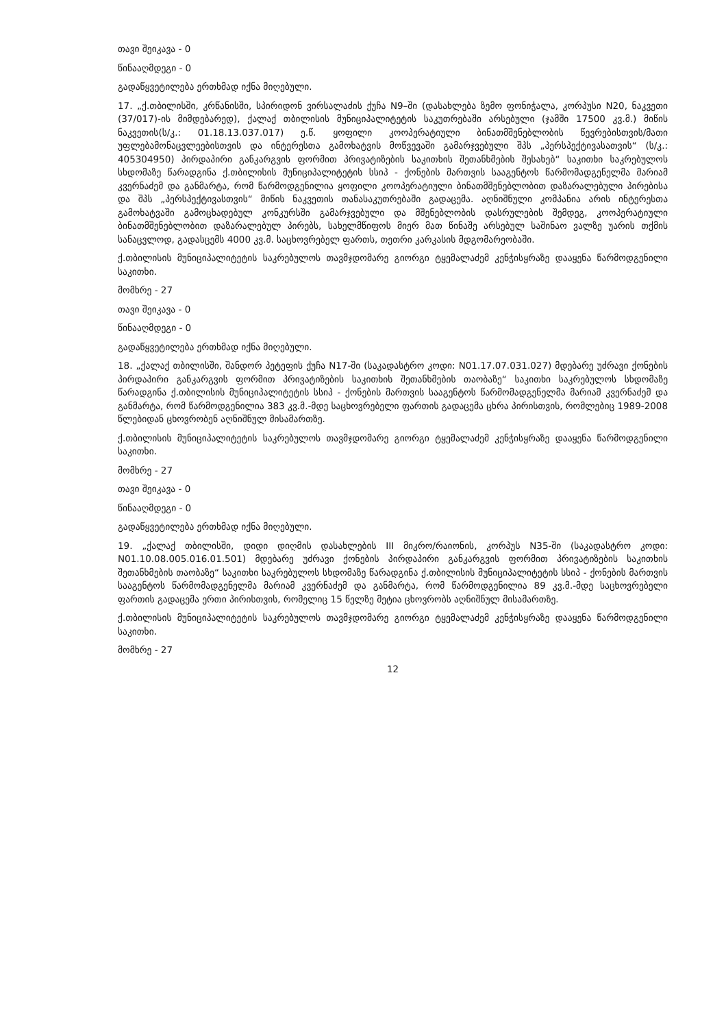თავი შეიკავა - 0
წინააღმდეგი - 0
გადაწყვეტილება ერთხმად იქნა მიღებული.
17. „ქ.თბილისში, კრწანისში, სპირიდონ ვირსალაძის ქუჩა N9–ში (დასახლება ზემო ფონიჭალა, კორპუსი N20, ნაკვეთი (37/017)-ის მიმდებარედ), ქალაქ თბილისის მუნიციპალიტეტის საკუთრებაში არსებული (ჯამში 17500 კვ.მ.) მიწის ნაკვეთის(ს/კ.: 01.18.13.037.017) ე.წ. ყოფილი კოოპერატიული ბინათმშენებლობის წევრებისთვის/მათი უფლებამონაცვლეებისთვის და ინტერესთა გამოხატვის მოწვევაში გამარჯვებული შპს „პერსპექტივასათვის“ (ს/კ.: 405304950) პირდაპირი განკარგვის ფორმით პრივატიზების საკითხის შეთანხმების შესახებ“ საკითხი საკრებულოს სხდომაზე წარადგინა ქ.თბილისის მუნიციპალიტეტის სსიპ - ქონების მართვის სააგენტოს წარმომადგენელმა მარიამ კვერნაძემ და განმარტა, რომ წარმოდგენილია ყოფილი კოოპერატიული ბინათმშენებლობით დაზარალებული პირებისა და შპს „პერსპექტივასთვის“ მიწის ნაკვეთის თანასაკუთრებაში გადაცემა. აღნიშნული კომპანია არის ინტერესთა გამოხატვაში გამოცხადებულ კონკურსში გამარჯვებული და მშენებლობის დასრულების შემდეგ, კოოპერატიული ბინათმშენებლობით დაზარალებულ პირებს, სახელმწიფოს მიერ მათ წინაშე არსებულ საშინაო ვალზე უარის თქმის სანაცვლოდ, გადასცემს 4000 კვ.მ. საცხოვრებელ ფართს, თეთრი კარკასის მდგომარეობაში.
ქ.თბილისის მუნიციპალიტეტის საკრებულოს თავმჯდომარე გიორგი ტყემალაძემ კენჭისყრაზე დააყენა წარმოდგენილი საკითხი.
მომხრე - 27
თავი შეიკავა - 0
წინააღმდეგი - 0
გადაწყვეტილება ერთხმად იქნა მიღებული.
18. „ქალაქ თბილისში, შანდორ პეტეფის ქუჩა N17-ში (საკადასტრო კოდი: N01.17.07.031.027) მდებარე უძრავი ქონების პირდაპირი განკარგვის ფორმით პრივატიზების საკითხის შეთანხმების თაობაზე“ საკითხი საკრებულოს სხდომაზე წარადგინა ქ.თბილისის მუნიციპალიტეტის სსიპ - ქონების მართვის სააგენტოს წარმომადგენელმა მარიამ კვერნაძემ და განმარტა, რომ წარმოდგენილია 383 კვ.მ.-მდე საცხოვრებელი ფართის გადაცემა ცხრა პირისთვის, რომლებიც 1989-2008 წლებიდან ცხოვრობენ აღნიშნულ მისამართზე.
ქ.თბილისის მუნიციპალიტეტის საკრებულოს თავმჯდომარე გიორგი ტყემალაძემ კენჭისყრაზე დააყენა წარმოდგენილი საკითხი.
მომხრე - 27
თავი შეიკავა - 0
წინააღმდეგი - 0
გადაწყვეტილება ერთხმად იქნა მიღებული.
19. „ქალაქ თბილისში, დიდი დიღმის დასახლების III მიკრო/რაიონის, კორპუს N35-ში (საკადასტრო კოდი: N01.10.08.005.016.01.501) მდებარე უძრავი ქონების პირდაპირი განკარგვის ფორმით პრივატიზების საკითხის შეთანხმების თაობაზე“ საკითხი საკრებულოს სხდომაზე წარადგინა ქ.თბილისის მუნიციპალიტეტის სსიპ - ქონების მართვის სააგენტოს წარმომადგენელმა მარიამ კვერნაძემ და განმარტა, რომ წარმოდგენილია 89 კვ.მ.-მდე საცხოვრებელი ფართის გადაცემა ერთი პირისთვის, რომელიც 15 წელზე მეტია ცხოვრობს აღნიშნულ მისამართზე.
ქ.თბილისის მუნიციპალიტეტის საკრებულოს თავმჯდომარე გიორგი ტყემალაძემ კენჭისყრაზე დააყენა წარმოდგენილი საკითხი.
მომხრე - 27
12